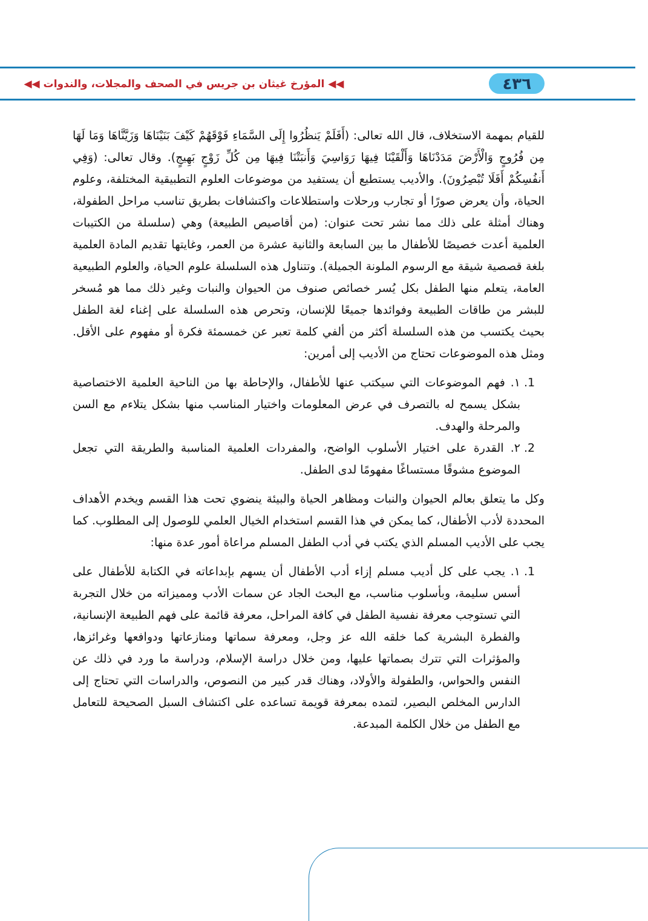٤٣٦ ◀◀ المؤرخ غيثان بن جريس في الصحف والمجلات، والندوات ◀◀
للقيام بمهمة الاستخلاف، قال الله تعالى: (أَفَلَمْ يَنظُرُوا إِلَى السَّمَاءِ فَوْقَهُمْ كَيْفَ بَنَيْنَاهَا وَزَيَّنَّاهَا وَمَا لَهَا مِن فُرُوجٍ وَالْأَرْضَ مَدَدْنَاهَا وَأَلْقَيْنَا فِيهَا رَوَاسِيَ وَأَنبَتْنَا فِيهَا مِن كُلِّ زَوْجٍ بَهِيجٍ). وقال تعالى: (وَفِي أَنفُسِكُمْ أَفَلَا تُبْصِرُونَ). والأديب يستطيع أن يستفيد من موضوعات العلوم التطبيقية المختلفة، وعلوم الحياة، وأن يعرض صورًا أو تجارب ورحلات واستطلاعات واكتشافات بطريق تناسب مراحل الطفولة، وهناك أمثلة على ذلك مما نشر تحت عنوان: (من أقاصيص الطبيعة) وهي (سلسلة من الكتيبات العلمية أعدت خصيصًا للأطفال ما بين السابعة والثانية عشرة من العمر، وغايتها تقديم المادة العلمية بلغة قصصية شيقة مع الرسوم الملونة الجميلة). وتتناول هذه السلسلة علوم الحياة، والعلوم الطبيعية العامة، يتعلم منها الطفل بكل يُسر خصائص صنوف من الحيوان والنبات وغير ذلك مما هو مُسخر للبشر من طاقات الطبيعة وفوائدها جميعًا للإنسان، وتحرص هذه السلسلة على إغناء لغة الطفل بحيث يكتسب من هذه السلسلة أكثر من ألفي كلمة تعبر عن خمسمئة فكرة أو مفهوم على الأقل. ومثل هذه الموضوعات تحتاج من الأديب إلى أمرين:
1. ١. فهم الموضوعات التي سيكتب عنها للأطفال، والإحاطة بها من الناحية العلمية الاختصاصية بشكل يسمح له بالتصرف في عرض المعلومات واختيار المناسب منها بشكل يتلاءم مع السن والمرحلة والهدف.
2. ٢. القدرة على اختيار الأسلوب الواضح، والمفردات العلمية المناسبة والطريقة التي تجعل الموضوع مشوقًا مستساغًا مفهومًا لدى الطفل.
وكل ما يتعلق بعالم الحيوان والنبات ومظاهر الحياة والبيئة ينضوي تحت هذا القسم ويخدم الأهداف المحددة لأدب الأطفال، كما يمكن في هذا القسم استخدام الخيال العلمي للوصول إلى المطلوب. كما يجب على الأديب المسلم الذي يكتب في أدب الطفل المسلم مراعاة أمور عدة منها:
1. ١. يجب على كل أديب مسلم إزاء أدب الأطفال أن يسهم بإبداعاته في الكتابة للأطفال على أسس سليمة، وبأسلوب مناسب، مع البحث الجاد عن سمات الأدب ومميزاته من خلال التجربة التي تستوجب معرفة نفسية الطفل في كافة المراحل، معرفة قائمة على فهم الطبيعة الإنسانية، والفطرة البشرية كما خلقه الله عز وجل، ومعرفة سماتها ومنازعاتها ودوافعها وغرائزها، والمؤثرات التي تترك بصماتها عليها، ومن خلال دراسة الإسلام، ودراسة ما ورد في ذلك عن النفس والحواس، والطفولة والأولاد، وهناك قدر كبير من النصوص، والدراسات التي تحتاج إلى الدارس المخلص البصير، لتمده بمعرفة قويمة تساعده على اكتشاف السبل الصحيحة للتعامل مع الطفل من خلال الكلمة المبدعة.